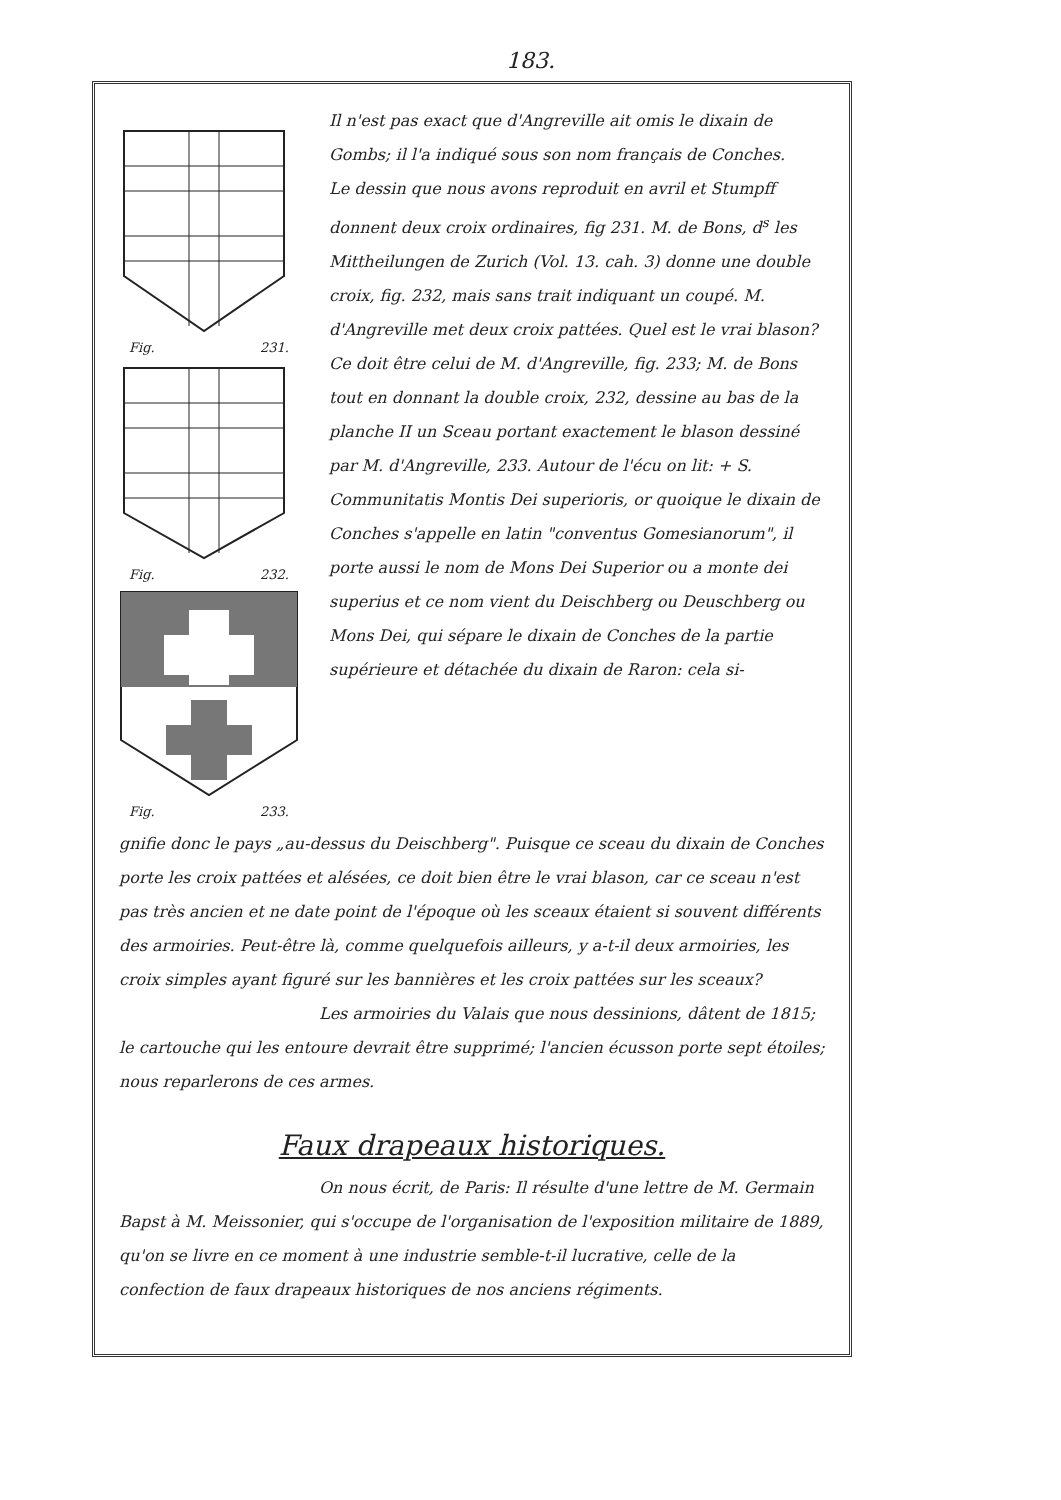183.
Fig. 231.
Fig. 232.
Fig. 233.
Il n'est pas exact que d'Angreville ait omis le dixain de Gombs; il l'a indiqué sous son nom français de Conches.
Le dessin que nous avons reproduit en avril et Stumpff donnent deux croix ordinaires, fig 231. M. de Bons, d<sup>s</sup> les Mittheilungen de Zurich (Vol. 13. cah. 3) donne une double croix, fig. 232, mais sans trait indiquant un coupé. M. d'Angreville met deux croix pattées. Quel est le vrai blason? Ce doit être celui de M. d'Angreville, fig. 233; M. de Bons tout en donnant la double croix, 232, dessine au bas de la planche II un Sceau portant exactement le blason dessiné par M. d'Angreville, 233. Autour de l'écu on lit: + S. Communitatis Montis Dei superioris, or quoique le dixain de Conches s'appelle en latin "conventus Gomesianorum", il porte aussi le nom de Mons Dei Superior ou a monte dei superius et ce nom vient du Deischberg ou Deuschberg ou Mons Dei, qui sépare le dixain de Conches de la partie supérieure et détachée du dixain de Raron: cela si-
gnifie donc le pays „au-dessus du Deischberg". Puisque ce sceau du dixain de Conches porte les croix pattées et alésées, ce doit bien être le vrai blason, car ce sceau n'est pas très ancien et ne date point de l'époque où les sceaux étaient si souvent différents des armoiries. Peut-être là, comme quelquefois ailleurs, y a-t-il deux armoiries, les croix simples ayant figuré sur les bannières et les croix pattées sur les sceaux?
Les armoiries du Valais que nous dessinions, dâtent de 1815; le cartouche qui les entoure devrait être supprimé; l'ancien écusson porte sept étoiles; nous reparlerons de ces armes.
Faux drapeaux historiques.
On nous écrit, de Paris: Il résulte d'une lettre de M. Germain Bapst à M. Meissonier, qui s'occupe de l'organisation de l'exposition militaire de 1889, qu'on se livre en ce moment à une industrie semble-t-il lucrative, celle de la confection de faux drapeaux historiques de nos anciens régiments.